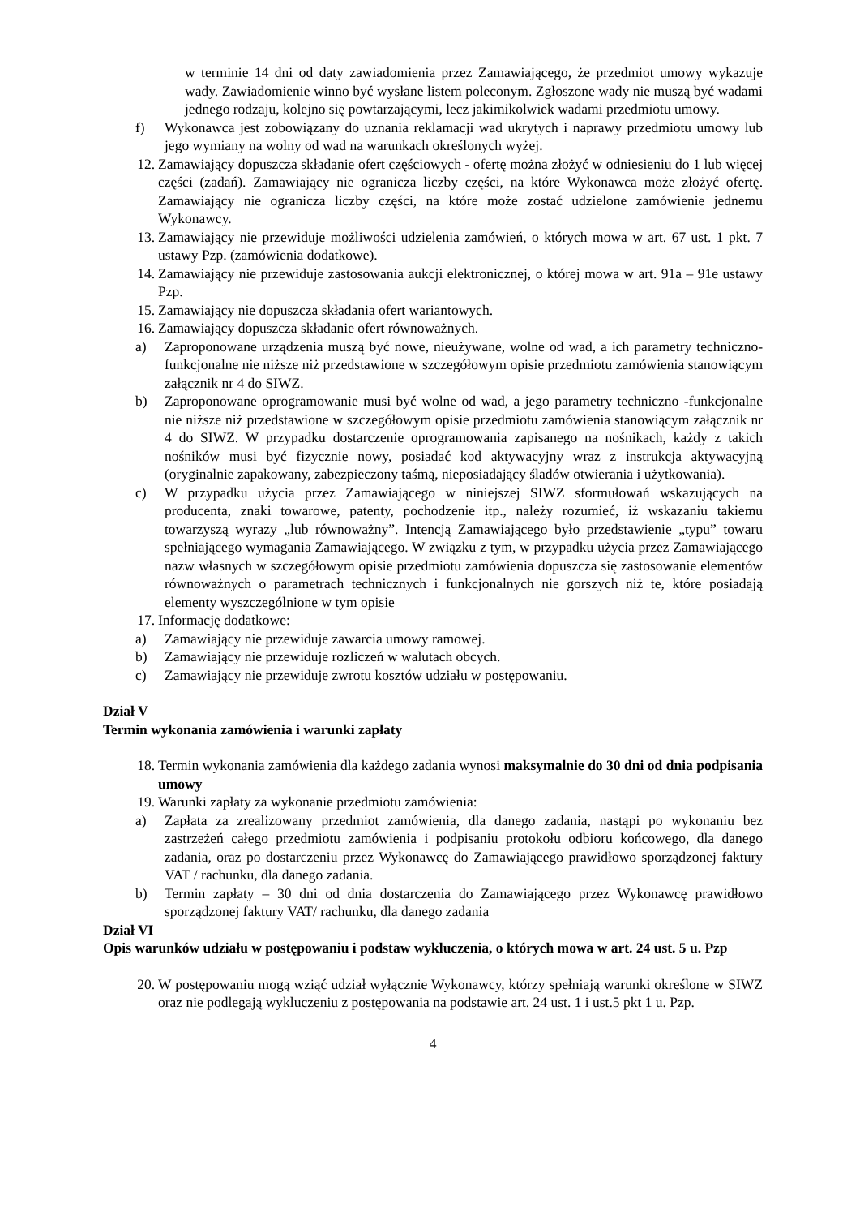w terminie 14 dni od daty zawiadomienia przez Zamawiającego, że przedmiot umowy wykazuje wady. Zawiadomienie winno być wysłane listem poleconym. Zgłoszone wady nie muszą być wadami jednego rodzaju, kolejno się powtarzającymi, lecz jakimikolwiek wadami przedmiotu umowy.
f) Wykonawca jest zobowiązany do uznania reklamacji wad ukrytych i naprawy przedmiotu umowy lub jego wymiany na wolny od wad na warunkach określonych wyżej.
12. Zamawiający dopuszcza składanie ofert częściowych - ofertę można złożyć w odniesieniu do 1 lub więcej części (zadań). Zamawiający nie ogranicza liczby części, na które Wykonawca może złożyć ofertę. Zamawiający nie ogranicza liczby części, na które może zostać udzielone zamówienie jednemu Wykonawcy.
13. Zamawiający nie przewiduje możliwości udzielenia zamówień, o których mowa w art. 67 ust. 1 pkt. 7 ustawy Pzp. (zamówienia dodatkowe).
14. Zamawiający nie przewiduje zastosowania aukcji elektronicznej, o której mowa w art. 91a – 91e ustawy Pzp.
15. Zamawiający nie dopuszcza składania ofert wariantowych.
16. Zamawiający dopuszcza składanie ofert równoważnych.
a) Zaproponowane urządzenia muszą być nowe, nieużywane, wolne od wad, a ich parametry techniczno-funkcjonalne nie niższe niż przedstawione w szczegółowym opisie przedmiotu zamówienia stanowiącym załącznik nr 4 do SIWZ.
b) Zaproponowane oprogramowanie musi być wolne od wad, a jego parametry techniczno -funkcjonalne nie niższe niż przedstawione w szczegółowym opisie przedmiotu zamówienia stanowiącym załącznik nr 4 do SIWZ. W przypadku dostarczenie oprogramowania zapisanego na nośnikach, każdy z takich nośników musi być fizycznie nowy, posiadać kod aktywacyjny wraz z instrukcja aktywacyjną (oryginalnie zapakowany, zabezpieczony taśmą, nieposiadający śladów otwierania i użytkowania).
c) W przypadku użycia przez Zamawiającego w niniejszej SIWZ sformułowań wskazujących na producenta, znaki towarowe, patenty, pochodzenie itp., należy rozumieć, iż wskazaniu takiemu towarzyszą wyrazy „lub równoważny”. Intencją Zamawiającego było przedstawienie „typu” towaru spełniającego wymagania Zamawiającego. W związku z tym, w przypadku użycia przez Zamawiającego nazw własnych w szczegółowym opisie przedmiotu zamówienia dopuszcza się zastosowanie elementów równoważnych o parametrach technicznych i funkcjonalnych nie gorszych niż te, które posiadają elementy wyszczególnione w tym opisie
17. Informację dodatkowe:
a) Zamawiający nie przewiduje zawarcia umowy ramowej.
b) Zamawiający nie przewiduje rozliczeń w walutach obcych.
c) Zamawiający nie przewiduje zwrotu kosztów udziału w postępowaniu.
Dział V
Termin wykonania zamówienia i warunki zapłaty
18. Termin wykonania zamówienia dla każdego zadania wynosi maksymalnie do 30 dni od dnia podpisania umowy
19. Warunki zapłaty za wykonanie przedmiotu zamówienia:
a) Zapłata za zrealizowany przedmiot zamówienia, dla danego zadania, nastąpi po wykonaniu bez zastrzeżeń całego przedmiotu zamówienia i podpisaniu protokołu odbioru końcowego, dla danego zadania, oraz po dostarczeniu przez Wykonawcę do Zamawiającego prawidłowo sporządzonej faktury VAT / rachunku, dla danego zadania.
b) Termin zapłaty – 30 dni od dnia dostarczenia do Zamawiającego przez Wykonawcę prawidłowo sporządzonej faktury VAT/ rachunku, dla danego zadania
Dział VI
Opis warunków udziału w postępowaniu i podstaw wykluczenia, o których mowa w art. 24 ust. 5 u. Pzp
20. W postępowaniu mogą wziąć udział wyłącznie Wykonawcy, którzy spełniają warunki określone w SIWZ oraz nie podlegają wykluczeniu z postępowania na podstawie art. 24 ust. 1 i ust.5 pkt 1 u. Pzp.
4